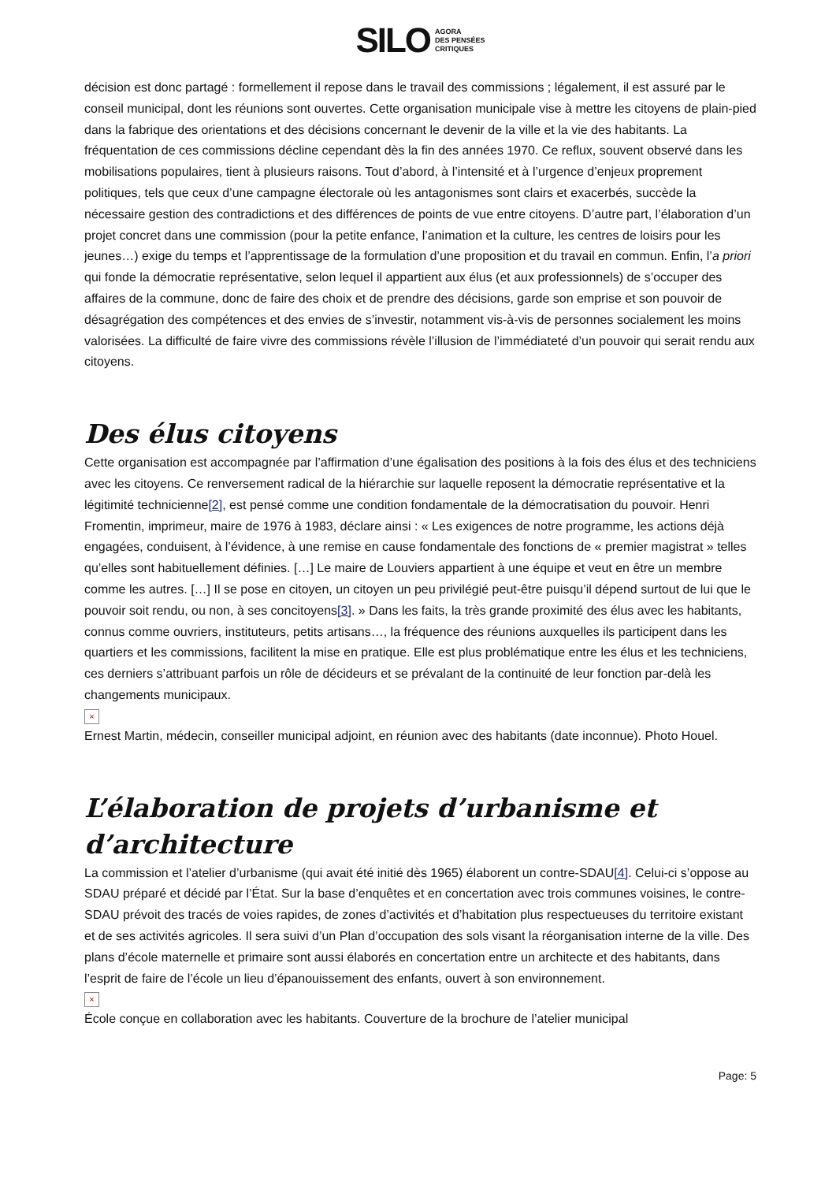SILO AGORA
DES PENSÉES
CRITIQUES
décision est donc partagé : formellement il repose dans le travail des commissions ; légalement, il est assuré par le conseil municipal, dont les réunions sont ouvertes. Cette organisation municipale vise à mettre les citoyens de plain-pied dans la fabrique des orientations et des décisions concernant le devenir de la ville et la vie des habitants. La fréquentation de ces commissions décline cependant dès la fin des années 1970. Ce reflux, souvent observé dans les mobilisations populaires, tient à plusieurs raisons. Tout d’abord, à l’intensité et à l’urgence d’enjeux proprement politiques, tels que ceux d’une campagne électorale où les antagonismes sont clairs et exacerbés, succède la nécessaire gestion des contradictions et des différences de points de vue entre citoyens. D’autre part, l’élaboration d’un projet concret dans une commission (pour la petite enfance, l’animation et la culture, les centres de loisirs pour les jeunes…) exige du temps et l’apprentissage de la formulation d’une proposition et du travail en commun. Enfin, l’a priori qui fonde la démocratie représentative, selon lequel il appartient aux élus (et aux professionnels) de s’occuper des affaires de la commune, donc de faire des choix et de prendre des décisions, garde son emprise et son pouvoir de désagrégation des compétences et des envies de s’investir, notamment vis-à-vis de personnes socialement les moins valorisées. La difficulté de faire vivre des commissions révèle l’illusion de l’immédiateté d’un pouvoir qui serait rendu aux citoyens.
Des élus citoyens
Cette organisation est accompagnée par l’affirmation d’une égalisation des positions à la fois des élus et des techniciens avec les citoyens. Ce renversement radical de la hiérarchie sur laquelle reposent la démocratie représentative et la légitimité technicienne[2], est pensé comme une condition fondamentale de la démocratisation du pouvoir. Henri Fromentin, imprimeur, maire de 1976 à 1983, déclare ainsi : « Les exigences de notre programme, les actions déjà engagées, conduisent, à l’évidence, à une remise en cause fondamentale des fonctions de « premier magistrat » telles qu’elles sont habituellement définies. […] Le maire de Louviers appartient à une équipe et veut en être un membre comme les autres. […] Il se pose en citoyen, un citoyen un peu privilégié peut-être puisqu’il dépend surtout de lui que le pouvoir soit rendu, ou non, à ses concitoyens[3]. » Dans les faits, la très grande proximité des élus avec les habitants, connus comme ouvriers, instituteurs, petits artisans…, la fréquence des réunions auxquelles ils participent dans les quartiers et les commissions, facilitent la mise en pratique. Elle est plus problématique entre les élus et les techniciens, ces derniers s’attribuant parfois un rôle de décideurs et se prévalant de la continuité de leur fonction par-delà les changements municipaux.
×
Ernest Martin, médecin, conseiller municipal adjoint, en réunion avec des habitants (date inconnue). Photo Houel.
L’élaboration de projets d’urbanisme et d’architecture
La commission et l’atelier d’urbanisme (qui avait été initié dès 1965) élaborent un contre-SDAU[4]. Celui-ci s’oppose au SDAU préparé et décidé par l’État. Sur la base d’enquêtes et en concertation avec trois communes voisines, le contre-SDAU prévoit des tracés de voies rapides, de zones d’activités et d’habitation plus respectueuses du territoire existant et de ses activités agricoles. Il sera suivi d’un Plan d’occupation des sols visant la réorganisation interne de la ville. Des plans d’école maternelle et primaire sont aussi élaborés en concertation entre un architecte et des habitants, dans l’esprit de faire de l’école un lieu d’épanouissement des enfants, ouvert à son environnement.
×
École conçue en collaboration avec les habitants. Couverture de la brochure de l’atelier municipal
Page: 5